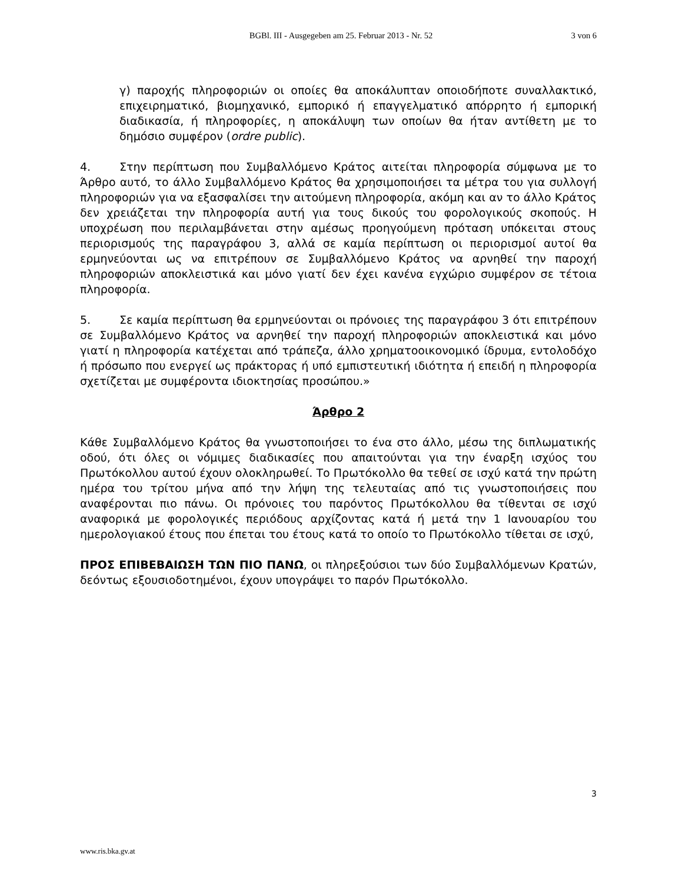BGBl. III - Ausgegeben am 25. Februar 2013 - Nr. 52
3 von 6
γ) παροχής πληροφοριών οι οποίες θα αποκάλυπταν οποιοδήποτε συναλλακτικό, επιχειρηματικό, βιομηχανικό, εμπορικό ή επαγγελματικό απόρρητο ή εμπορική διαδικασία, ή πληροφορίες, η αποκάλυψη των οποίων θα ήταν αντίθετη με το δημόσιο συμφέρον (ordre public).
4. Στην περίπτωση που Συμβαλλόμενο Κράτος αιτείται πληροφορία σύμφωνα με το Άρθρο αυτό, το άλλο Συμβαλλόμενο Κράτος θα χρησιμοποιήσει τα μέτρα του για συλλογή πληροφοριών για να εξασφαλίσει την αιτούμενη πληροφορία, ακόμη και αν το άλλο Κράτος δεν χρειάζεται την πληροφορία αυτή για τους δικούς του φορολογικούς σκοπούς. Η υποχρέωση που περιλαμβάνεται στην αμέσως προηγούμενη πρόταση υπόκειται στους περιορισμούς της παραγράφου 3, αλλά σε καμία περίπτωση οι περιορισμοί αυτοί θα ερμηνεύονται ως να επιτρέπουν σε Συμβαλλόμενο Κράτος να αρνηθεί την παροχή πληροφοριών αποκλειστικά και μόνο γιατί δεν έχει κανένα εγχώριο συμφέρον σε τέτοια πληροφορία.
5. Σε καμία περίπτωση θα ερμηνεύονται οι πρόνοιες της παραγράφου 3 ότι επιτρέπουν σε Συμβαλλόμενο Κράτος να αρνηθεί την παροχή πληροφοριών αποκλειστικά και μόνο γιατί η πληροφορία κατέχεται από τράπεζα, άλλο χρηματοοικονομικό ίδρυμα, εντολοδόχο ή πρόσωπο που ενεργεί ως πράκτορας ή υπό εμπιστευτική ιδιότητα ή επειδή η πληροφορία σχετίζεται με συμφέροντα ιδιοκτησίας προσώπου.»
Άρθρο 2
Κάθε Συμβαλλόμενο Κράτος θα γνωστοποιήσει το ένα στο άλλο, μέσω της διπλωματικής οδού, ότι όλες οι νόμιμες διαδικασίες που απαιτούνται για την έναρξη ισχύος του Πρωτόκολλου αυτού έχουν ολοκληρωθεί. Το Πρωτόκολλο θα τεθεί σε ισχύ κατά την πρώτη ημέρα του τρίτου μήνα από την λήψη της τελευταίας από τις γνωστοποιήσεις που αναφέρονται πιο πάνω. Οι πρόνοιες του παρόντος Πρωτόκολλου θα τίθενται σε ισχύ αναφορικά με φορολογικές περιόδους αρχίζοντας κατά ή μετά την 1 Ιανουαρίου του ημερολογιακού έτους που έπεται του έτους κατά το οποίο το Πρωτόκολλο τίθεται σε ισχύ,
ΠΡΟΣ ΕΠΙΒΕΒΑΙΩΣΗ ΤΩΝ ΠΙΟ ΠΑΝΩ, οι πληρεξούσιοι των δύο Συμβαλλόμενων Κρατών, δεόντως εξουσιοδοτημένοι, έχουν υπογράψει το παρόν Πρωτόκολλο.
3
www.ris.bka.gv.at